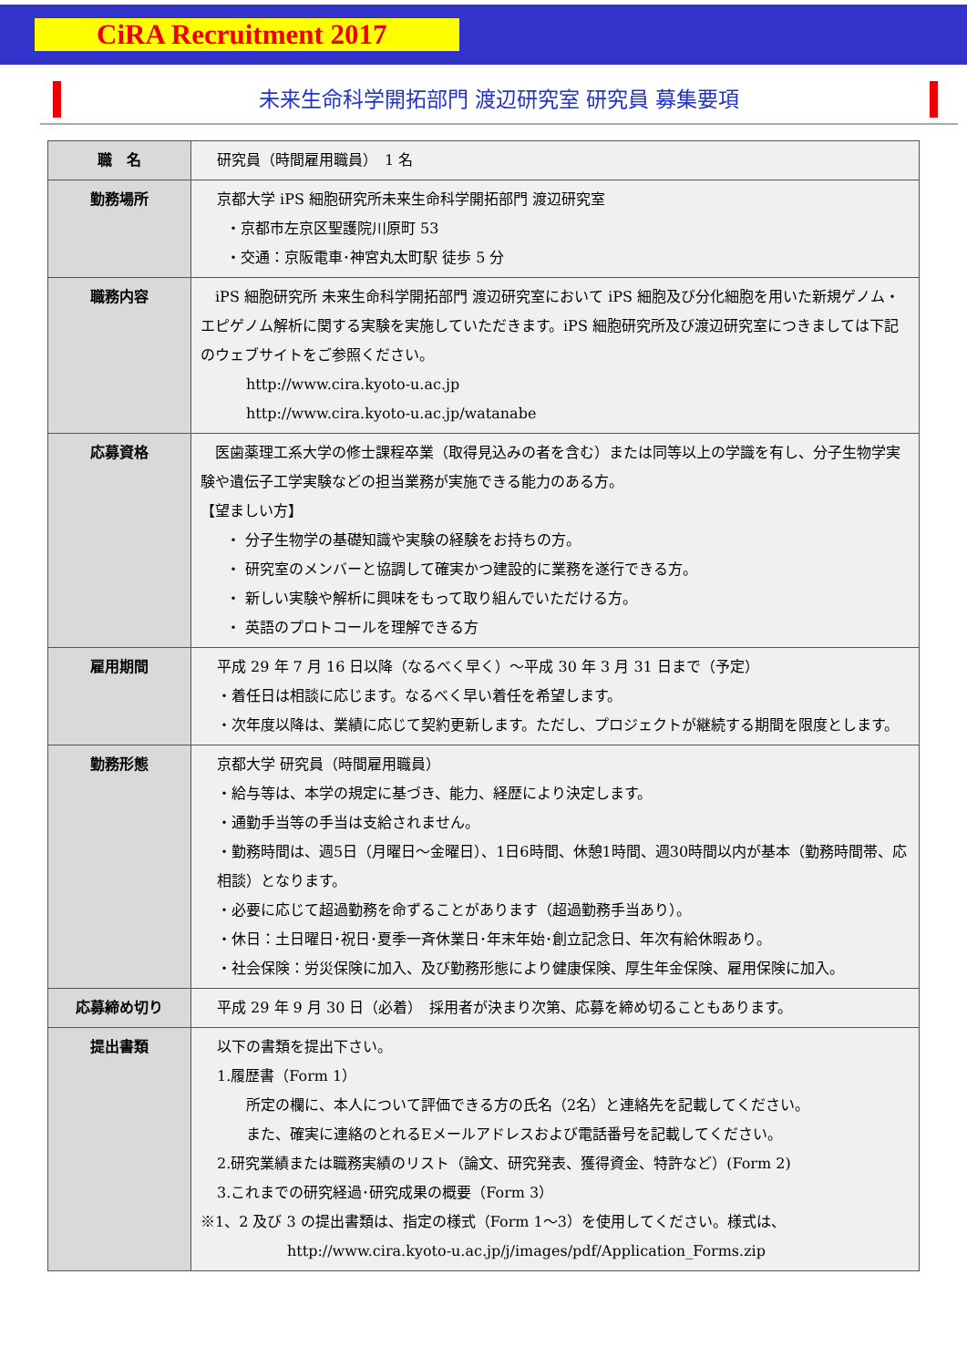CiRA Recruitment 2017
未来生命科学開拓部門 渡辺研究室 研究員 募集要項
| 職 名 | 研究員（時間雇用職員） 1 名 |
| 勤務場所 | 京都大学 iPS 細胞研究所未来生命科学開拓部門 渡辺研究室 ・京都市左京区聖護院川原町 53 ・交通：京阪電車･神宮丸太町駅 徒歩 5 分 |
| 職務内容 | iPS 細胞研究所 未来生命科学開拓部門 渡辺研究室において iPS 細胞及び分化細胞を用いた新規ゲノム・エピゲノム解析に関する実験を実施していただきます。iPS 細胞研究所及び渡辺研究室につきましては下記のウェブサイトをご参照ください。 http://www.cira.kyoto-u.ac.jp http://www.cira.kyoto-u.ac.jp/watanabe |
| 応募資格 | 医歯薬理工系大学の修士課程卒業（取得見込みの者を含む）または同等以上の学識を有し、分子生物学実験や遺伝子工学実験などの担当業務が実施できる能力のある方。 【望ましい方】 ・ 分子生物学の基礎知識や実験の経験をお持ちの方。 ・ 研究室のメンバーと協調して確実かつ建設的に業務を遂行できる方。 ・ 新しい実験や解析に興味をもって取り組んでいただける方。 ・ 英語のプロトコールを理解できる方 |
| 雇用期間 | 平成 29 年 7 月 16 日以降（なるべく早く）～平成 30 年 3 月 31 日まで（予定） ・着任日は相談に応じます。なるべく早い着任を希望します。 ・次年度以降は、業績に応じて契約更新します。ただし、プロジェクトが継続する期間を限度とします。 |
| 勤務形態 | 京都大学 研究員（時間雇用職員） ・給与等は、本学の規定に基づき、能力、経歴により決定します。 ・通勤手当等の手当は支給されません。 ・勤務時間は、週5日（月曜日～金曜日）、1日6時間、休憩1時間、週30時間以内が基本（勤務時間帯、応相談）となります。 ・必要に応じて超過勤務を命ずることがあります（超過勤務手当あり）。 ・休日：土日曜日･祝日･夏季一斉休業日･年末年始･創立記念日、年次有給休暇あり。 ・社会保険：労災保険に加入、及び勤務形態により健康保険、厚生年金保険、雇用保険に加入。 |
| 応募締め切り | 平成 29 年 9 月 30 日（必着） 採用者が決まり次第、応募を締め切ることもあります。 |
| 提出書類 | 以下の書類を提出下さい。 1.履歴書（Form 1） 所定の欄に、本人について評価できる方の氏名（2名）と連絡先を記載してください。 また、確実に連絡のとれるEメールアドレスおよび電話番号を記載してください。 2.研究業績または職務実績のリスト（論文、研究発表、獲得資金、特許など）(Form 2) 3.これまでの研究経過･研究成果の概要（Form 3） ※1、2 及び 3 の提出書類は、指定の様式（Form 1～3）を使用してください。様式は、 http://www.cira.kyoto-u.ac.jp/j/images/pdf/Application_Forms.zip |